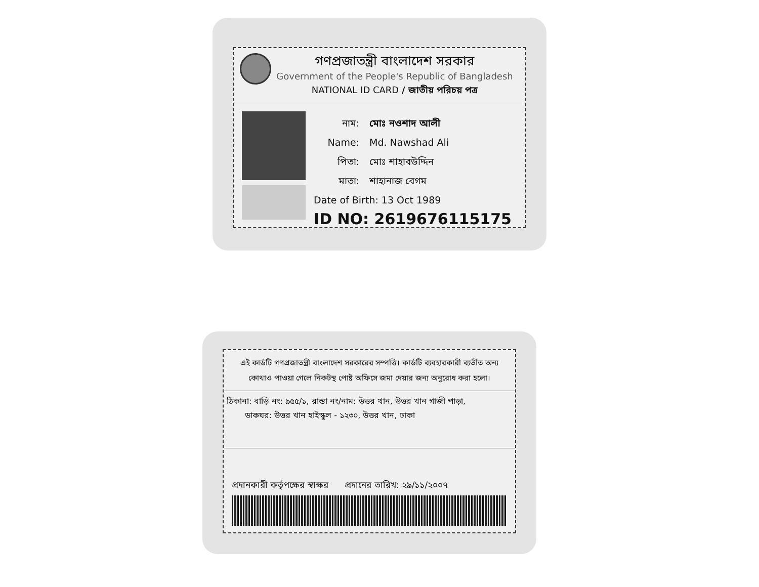গণপ্রজাতন্ত্রী বাংলাদেশ সরকার
Government of the People's Republic of Bangladesh
NATIONAL ID CARD / জাতীয় পরিচয় পত্র
নাম: মোঃ নওশাদ আলী
Name: Md. Nawshad Ali
পিতা: মোঃ শাহাবউদ্দিন
মাতা: শাহানাজ বেগম
Date of Birth: 13 Oct 1989
ID NO: 2619676115175
এই কার্ডটি গণপ্রজাতন্ত্রী বাংলাদেশ সরকারের সম্পত্তি। কার্ডটি ব্যবহারকারী ব্যতীত অন্য কোথাও পাওয়া গেলে নিকটস্থ পোষ্ট অফিসে জমা দেয়ার জন্য অনুরোধ করা হলো।
ঠিকানা: বাড়ি নং: ৯৫৫/১, রাস্তা নং/নাম: উত্তর খান, উত্তর খান গাজী পাড়া,
ডাকঘর: উত্তর খান হাইস্কুল - ১২৩০, উত্তর খান, ঢাকা
প্রদানকারী কর্তৃপক্ষের স্বাক্ষর প্রদানের তারিখ: ২৯/১১/২০০৭